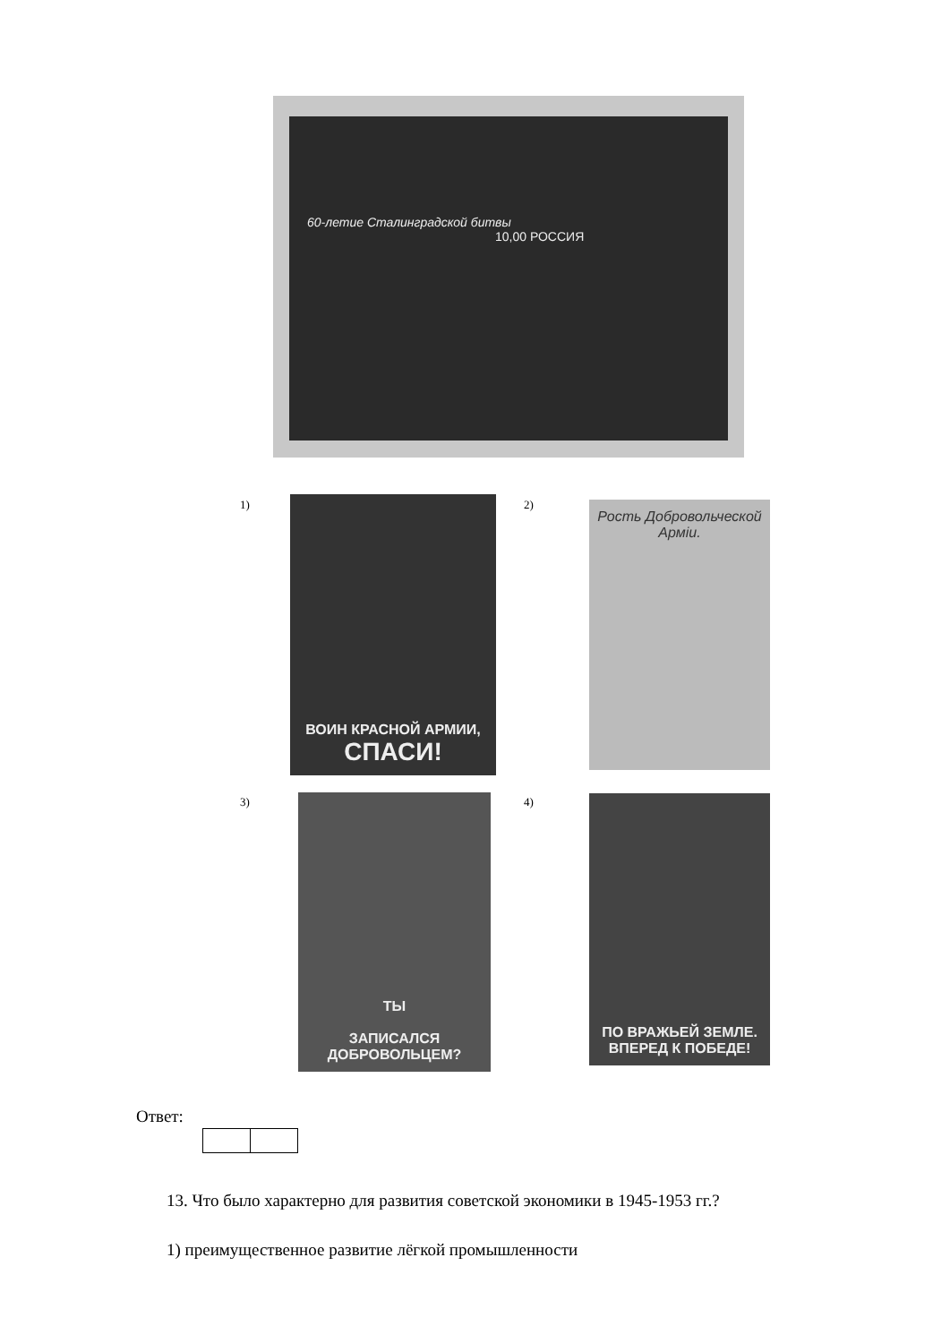60-летие Сталинградской битвы
10,00 РОССИЯ
1)
ВОИН КРАСНОЙ АРМИИ,
СПАСИ!
2)
Рость Добровольческой Арміи.
3)
ТЫ
ЗАПИСАЛСЯ ДОБРОВОЛЬЦЕМ?
4)
ПО ВРАЖЬЕЙ ЗЕМЛЕ.
ВПЕРЕД К ПОБЕДЕ!
Ответ:
13. Что было характерно для развития советской экономики в 1945-1953 гг.?
1) преимущественное развитие лёгкой промышленности